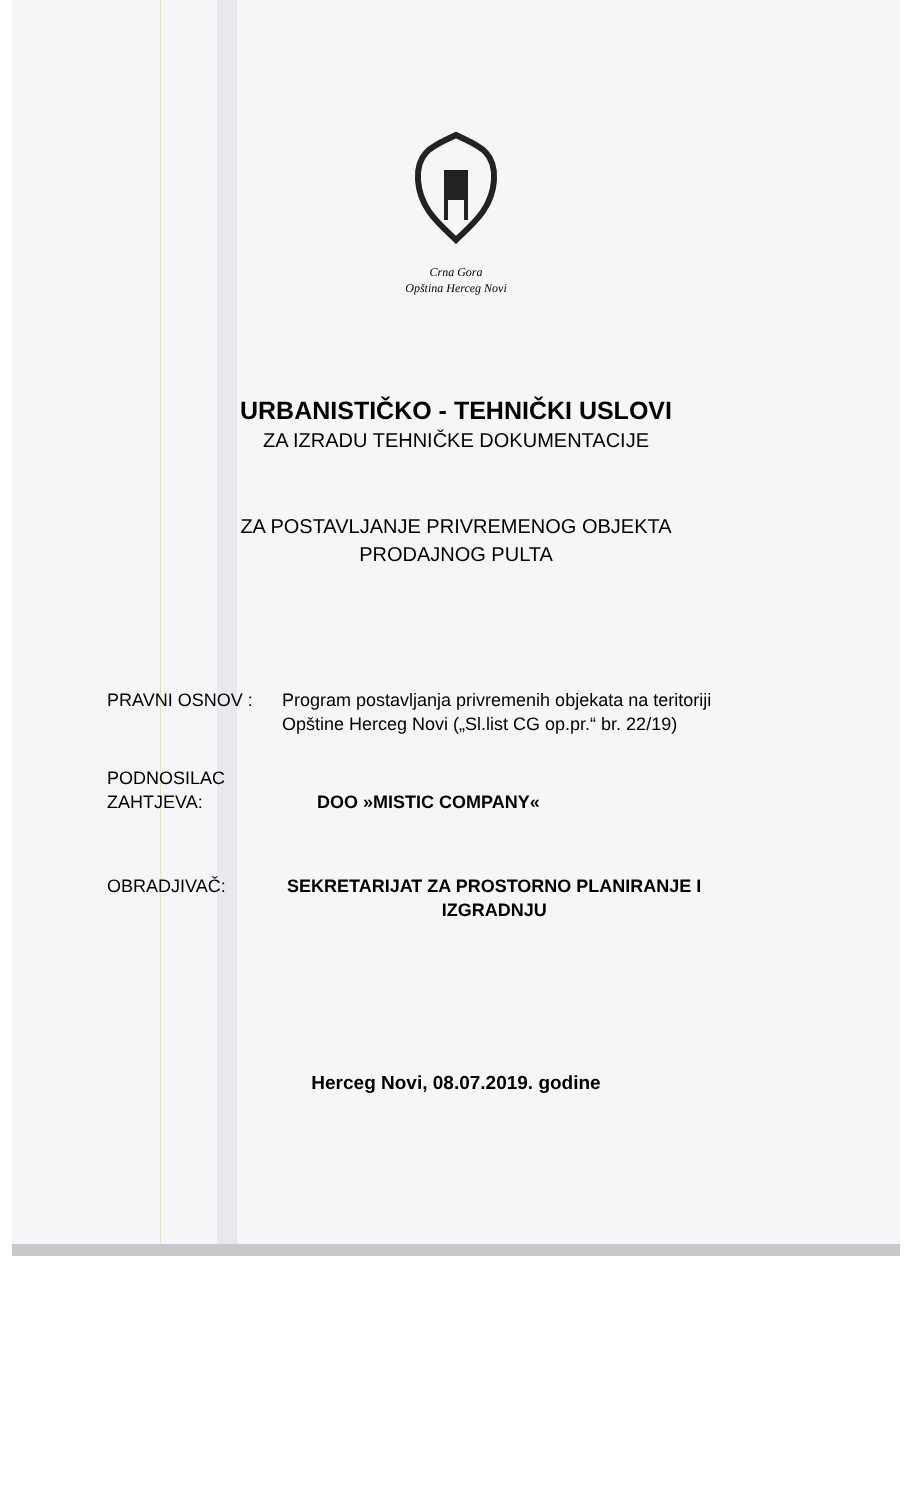Crna Gora
Opština Herceg Novi
URBANISTIČKO - TEHNIČKI USLOVI
ZA IZRADU TEHNIČKE DOKUMENTACIJE
ZA POSTAVLJANJE PRIVREMENOG OBJEKTA
PRODAJNOG PULTA
PRAVNI OSNOV : Program postavljanja privremenih objekata na teritoriji
Opštine Herceg Novi („Sl.list CG op.pr.“ br. 22/19)
PODNOSILAC
ZAHTJEVA:
DOO »MISTIC COMPANY«
OBRADJIVAČ: SEKRETARIJAT ZA PROSTORNO PLANIRANJE I
IZGRADNJU
Herceg Novi, 08.07.2019. godine